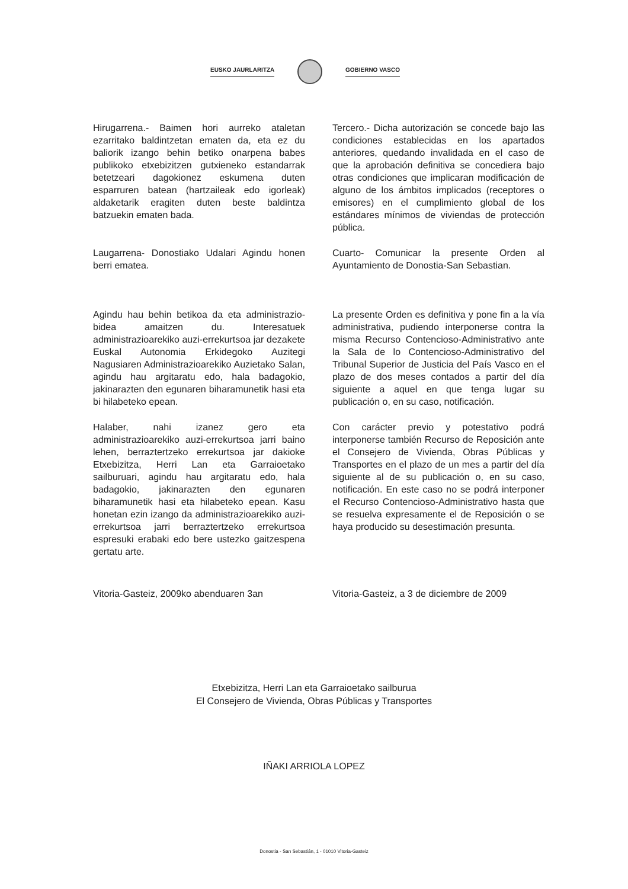EUSKO JAURLARITZA GOBIERNO VASCO
Hirugarrena.- Baimen hori aurreko ataletan ezarritako baldintzetan ematen da, eta ez du baliorik izango behin betiko onarpena babes publikoko etxebizitzen gutxieneko estandarrak betetzeari dagokionez eskumena duten esparruren batean (hartzaileak edo igorleak) aldaketarik eragiten duten beste baldintza batzuekin ematen bada.
Tercero.- Dicha autorización se concede bajo las condiciones establecidas en los apartados anteriores, quedando invalidada en el caso de que la aprobación definitiva se concediera bajo otras condiciones que implicaran modificación de alguno de los ámbitos implicados (receptores o emisores) en el cumplimiento global de los estándares mínimos de viviendas de protección pública.
Laugarrena- Donostiako Udalari Agindu honen berri ematea.
Cuarto- Comunicar la presente Orden al Ayuntamiento de Donostia-San Sebastian.
Agindu hau behin betikoa da eta administrazio-bidea amaitzen du. Interesatuek administrazioarekiko auzi-errekurtsoa jar dezakete Euskal Autonomia Erkidegoko Auzitegi Nagusiaren Administrazioarekiko Auzietako Salan, agindu hau argitaratu edo, hala badagokio, jakinarazten den egunaren biharamunetik hasi eta bi hilabeteko epean.
La presente Orden es definitiva y pone fin a la vía administrativa, pudiendo interponerse contra la misma Recurso Contencioso-Administrativo ante la Sala de lo Contencioso-Administrativo del Tribunal Superior de Justicia del País Vasco en el plazo de dos meses contados a partir del día siguiente a aquel en que tenga lugar su publicación o, en su caso, notificación.
Halaber, nahi izanez gero eta administrazioarekiko auzi-errekurtsoa jarri baino lehen, berraztertzeko errekurtsoa jar dakioke Etxebizitza, Herri Lan eta Garraioetako sailburuari, agindu hau argitaratu edo, hala badagokio, jakinarazten den egunaren biharamunetik hasi eta hilabeteko epean. Kasu honetan ezin izango da administrazioarekiko auzi-errekurtsoa jarri berraztertzeko errekurtsoa espresuki erabaki edo bere ustezko gaitzespena gertatu arte.
Con carácter previo y potestativo podrá interponerse también Recurso de Reposición ante el Consejero de Vivienda, Obras Públicas y Transportes en el plazo de un mes a partir del día siguiente al de su publicación o, en su caso, notificación. En este caso no se podrá interponer el Recurso Contencioso-Administrativo hasta que se resuelva expresamente el de Reposición o se haya producido su desestimación presunta.
Vitoria-Gasteiz, 2009ko abenduaren 3an
Vitoria-Gasteiz, a 3 de diciembre de 2009
Etxebizitza, Herri Lan eta Garraioetako sailburua
El Consejero de Vivienda, Obras Públicas y Transportes
IÑAKI ARRIOLA LOPEZ
Donostia - San Sebastián, 1 - 01010 Vitoria-Gasteiz